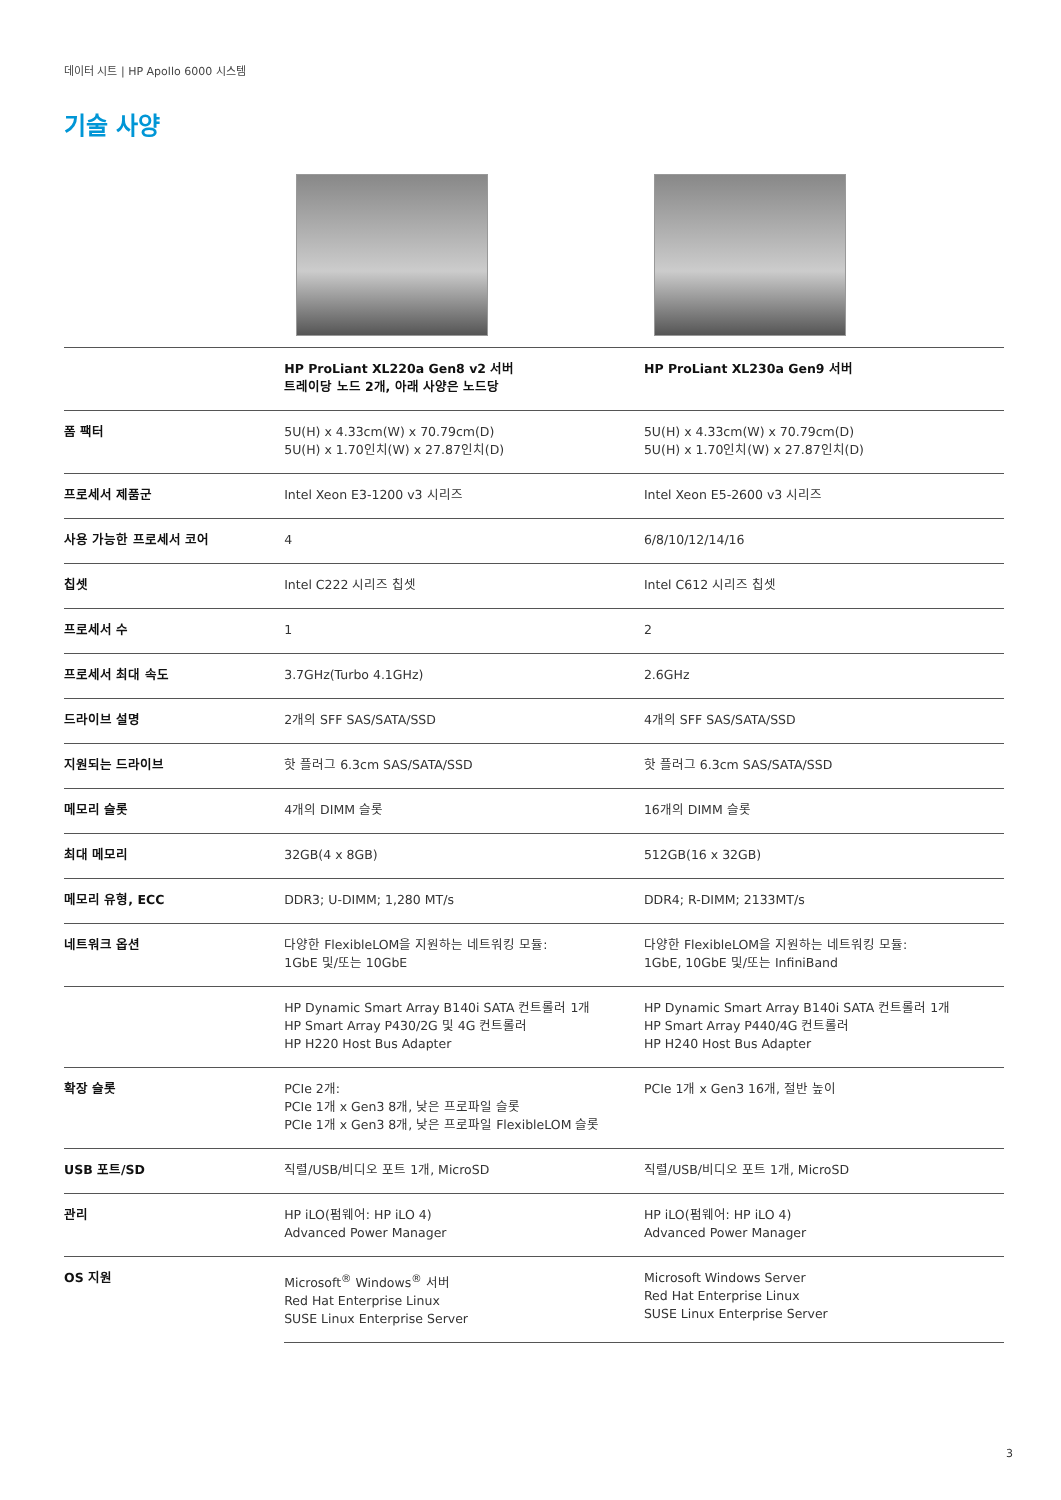데이터 시트 | HP Apollo 6000 시스템
기술 사양
| | HP ProLiant XL220a Gen8 v2 서버 트레이당 노드 2개, 아래 사양은 노드당 | HP ProLiant XL230a Gen9 서버 |
| --- | --- | --- |
| 폼 팩터 | 5U(H) x 4.33cm(W) x 70.79cm(D) 5U(H) x 1.70인치(W) x 27.87인치(D) | 5U(H) x 4.33cm(W) x 70.79cm(D) 5U(H) x 1.70인치(W) x 27.87인치(D) |
| 프로세서 제품군 | Intel Xeon E3-1200 v3 시리즈 | Intel Xeon E5-2600 v3 시리즈 |
| 사용 가능한 프로세서 코어 | 4 | 6/8/10/12/14/16 |
| 칩셋 | Intel C222 시리즈 칩셋 | Intel C612 시리즈 칩셋 |
| 프로세서 수 | 1 | 2 |
| 프로세서 최대 속도 | 3.7GHz(Turbo 4.1GHz) | 2.6GHz |
| 드라이브 설명 | 2개의 SFF SAS/SATA/SSD | 4개의 SFF SAS/SATA/SSD |
| 지원되는 드라이브 | 핫 플러그 6.3cm SAS/SATA/SSD | 핫 플러그 6.3cm SAS/SATA/SSD |
| 메모리 슬롯 | 4개의 DIMM 슬롯 | 16개의 DIMM 슬롯 |
| 최대 메모리 | 32GB(4 x 8GB) | 512GB(16 x 32GB) |
| 메모리 유형, ECC | DDR3; U-DIMM; 1,280 MT/s | DDR4; R-DIMM; 2133MT/s |
| 네트워크 옵션 | 다양한 FlexibleLOM을 지원하는 네트워킹 모듈: 1GbE 및/또는 10GbE | 다양한 FlexibleLOM을 지원하는 네트워킹 모듈: 1GbE, 10GbE 및/또는 InfiniBand |
| | HP Dynamic Smart Array B140i SATA 컨트롤러 1개 HP Smart Array P430/2G 및 4G 컨트롤러 HP H220 Host Bus Adapter | HP Dynamic Smart Array B140i SATA 컨트롤러 1개 HP Smart Array P440/4G 컨트롤러 HP H240 Host Bus Adapter |
| 확장 슬롯 | PCIe 2개: PCIe 1개 x Gen3 8개, 낮은 프로파일 슬롯 PCIe 1개 x Gen3 8개, 낮은 프로파일 FlexibleLOM 슬롯 | PCIe 1개 x Gen3 16개, 절반 높이 |
| USB 포트/SD | 직렬/USB/비디오 포트 1개, MicroSD | 직렬/USB/비디오 포트 1개, MicroSD |
| 관리 | HP iLO(펌웨어: HP iLO 4) Advanced Power Manager | HP iLO(펌웨어: HP iLO 4) Advanced Power Manager |
| OS 지원 | Microsoft<sup>®</sup> Windows<sup>®</sup> 서버 Red Hat Enterprise Linux SUSE Linux Enterprise Server | Microsoft Windows Server Red Hat Enterprise Linux SUSE Linux Enterprise Server |
3